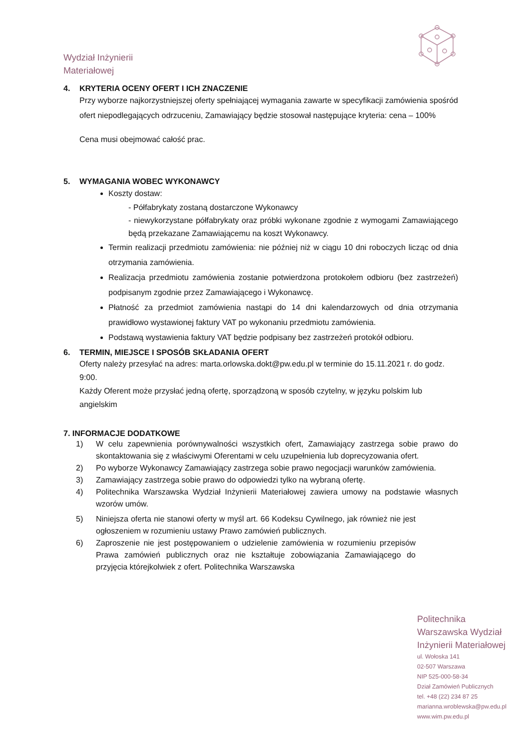Wydział Inżynierii
Materiałowej
4. KRYTERIA OCENY OFERT I ICH ZNACZENIE
Przy wyborze najkorzystniejszej oferty spełniającej wymagania zawarte w specyfikacji zamówienia spośród ofert niepodlegających odrzuceniu, Zamawiający będzie stosował następujące kryteria: cena – 100%
Cena musi obejmować całość prac.
5. WYMAGANIA WOBEC WYKONAWCY
Koszty dostaw:
- Półfabrykaty zostaną dostarczone Wykonawcy
- niewykorzystane półfabrykaty oraz próbki wykonane zgodnie z wymogami Zamawiającego będą przekazane Zamawiającemu na koszt Wykonawcy.
Termin realizacji przedmiotu zamówienia: nie później niż w ciągu 10 dni roboczych licząc od dnia otrzymania zamówienia.
Realizacja przedmiotu zamówienia zostanie potwierdzona protokołem odbioru (bez zastrzeżeń) podpisanym zgodnie przez Zamawiającego i Wykonawcę.
Płatność za przedmiot zamówienia nastąpi do 14 dni kalendarzowych od dnia otrzymania prawidłowo wystawionej faktury VAT po wykonaniu przedmiotu zamówienia.
Podstawą wystawienia faktury VAT będzie podpisany bez zastrzeżeń protokół odbioru.
6. TERMIN, MIEJSCE I SPOSÓB SKŁADANIA OFERT
Oferty należy przesyłać na adres: marta.orlowska.dokt@pw.edu.pl w terminie do 15.11.2021 r. do godz. 9:00.
Każdy Oferent może przysłać jedną ofertę, sporządzoną w sposób czytelny, w języku polskim lub angielskim
7. INFORMACJE DODATKOWE
1) W celu zapewnienia porównywalności wszystkich ofert, Zamawiający zastrzega sobie prawo do skontaktowania się z właściwymi Oferentami w celu uzupełnienia lub doprecyzowania ofert.
2) Po wyborze Wykonawcy Zamawiający zastrzega sobie prawo negocjacji warunków zamówienia.
3) Zamawiający zastrzega sobie prawo do odpowiedzi tylko na wybraną ofertę.
4) Politechnika Warszawska Wydział Inżynierii Materiałowej zawiera umowy na podstawie własnych wzorów umów.
5) Niniejsza oferta nie stanowi oferty w myśl art. 66 Kodeksu Cywilnego, jak również nie jest ogłoszeniem w rozumieniu ustawy Prawo zamówień publicznych.
6) Zaproszenie nie jest postępowaniem o udzielenie zamówienia w rozumieniu przepisów Prawa zamówień publicznych oraz nie kształtuje zobowiązania Zamawiającego do przyjęcia którejkolwiek z ofert. Politechnika Warszawska
Politechnika
Warszawska Wydział
Inżynierii Materiałowej
ul. Wołoska 141
02-507 Warszawa
NIP 525-000-58-34
Dział Zamówień Publicznych
tel. +48 (22) 234 87 25
marianna.wroblewska@pw.edu.pl
www.wim.pw.edu.pl